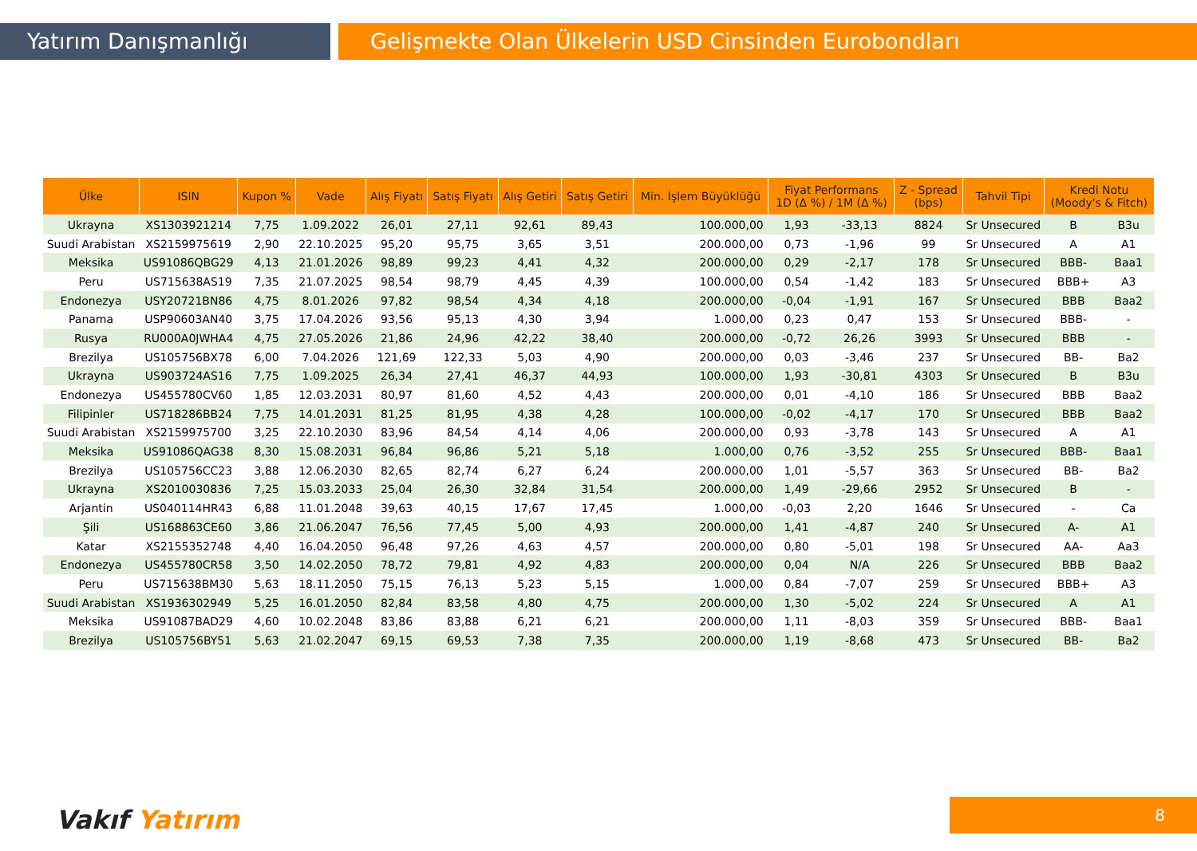Yatırım Danışmanlığı Gelişmekte Olan Ülkelerin USD Cinsinden Eurobondları
| Ülke | ISIN | Kupon % | Vade | Alış Fiyatı | Satış Fiyatı | Alış Getiri | Satış Getiri | Min. İşlem Büyüklüğü | Fiyat Performans 1D (Δ %) / 1M (Δ %) | | Z - Spread (bps) | Tahvil Tipi | Kredi Notu (Moody's & Fitch) | |
| --- | --- | --- | --- | --- | --- | --- | --- | --- | --- | --- | --- | --- | --- | --- |
| Ukrayna | XS1303921214 | 7,75 | 1.09.2022 | 26,01 | 27,11 | 92,61 | 89,43 | 100.000,00 | 1,93 | -33,13 | 8824 | Sr Unsecured | B | B3u |
| Suudi Arabistan | XS2159975619 | 2,90 | 22.10.2025 | 95,20 | 95,75 | 3,65 | 3,51 | 200.000,00 | 0,73 | -1,96 | 99 | Sr Unsecured | A | A1 |
| Meksika | US91086QBG29 | 4,13 | 21.01.2026 | 98,89 | 99,23 | 4,41 | 4,32 | 200.000,00 | 0,29 | -2,17 | 178 | Sr Unsecured | BBB- | Baa1 |
| Peru | US715638AS19 | 7,35 | 21.07.2025 | 98,54 | 98,79 | 4,45 | 4,39 | 100.000,00 | 0,54 | -1,42 | 183 | Sr Unsecured | BBB+ | A3 |
| Endonezya | USY20721BN86 | 4,75 | 8.01.2026 | 97,82 | 98,54 | 4,34 | 4,18 | 200.000,00 | -0,04 | -1,91 | 167 | Sr Unsecured | BBB | Baa2 |
| Panama | USP90603AN40 | 3,75 | 17.04.2026 | 93,56 | 95,13 | 4,30 | 3,94 | 1.000,00 | 0,23 | 0,47 | 153 | Sr Unsecured | BBB- | - |
| Rusya | RU000A0JWHA4 | 4,75 | 27.05.2026 | 21,86 | 24,96 | 42,22 | 38,40 | 200.000,00 | -0,72 | 26,26 | 3993 | Sr Unsecured | BBB | - |
| Brezilya | US105756BX78 | 6,00 | 7.04.2026 | 121,69 | 122,33 | 5,03 | 4,90 | 200.000,00 | 0,03 | -3,46 | 237 | Sr Unsecured | BB- | Ba2 |
| Ukrayna | US903724AS16 | 7,75 | 1.09.2025 | 26,34 | 27,41 | 46,37 | 44,93 | 100.000,00 | 1,93 | -30,81 | 4303 | Sr Unsecured | B | B3u |
| Endonezya | US455780CV60 | 1,85 | 12.03.2031 | 80,97 | 81,60 | 4,52 | 4,43 | 200.000,00 | 0,01 | -4,10 | 186 | Sr Unsecured | BBB | Baa2 |
| Filipinler | US718286BB24 | 7,75 | 14.01.2031 | 81,25 | 81,95 | 4,38 | 4,28 | 100.000,00 | -0,02 | -4,17 | 170 | Sr Unsecured | BBB | Baa2 |
| Suudi Arabistan | XS2159975700 | 3,25 | 22.10.2030 | 83,96 | 84,54 | 4,14 | 4,06 | 200.000,00 | 0,93 | -3,78 | 143 | Sr Unsecured | A | A1 |
| Meksika | US91086QAG38 | 8,30 | 15.08.2031 | 96,84 | 96,86 | 5,21 | 5,18 | 1.000,00 | 0,76 | -3,52 | 255 | Sr Unsecured | BBB- | Baa1 |
| Brezilya | US105756CC23 | 3,88 | 12.06.2030 | 82,65 | 82,74 | 6,27 | 6,24 | 200.000,00 | 1,01 | -5,57 | 363 | Sr Unsecured | BB- | Ba2 |
| Ukrayna | XS2010030836 | 7,25 | 15.03.2033 | 25,04 | 26,30 | 32,84 | 31,54 | 200.000,00 | 1,49 | -29,66 | 2952 | Sr Unsecured | B | - |
| Arjantin | US040114HR43 | 6,88 | 11.01.2048 | 39,63 | 40,15 | 17,67 | 17,45 | 1.000,00 | -0,03 | 2,20 | 1646 | Sr Unsecured | - | Ca |
| Şili | US168863CE60 | 3,86 | 21.06.2047 | 76,56 | 77,45 | 5,00 | 4,93 | 200.000,00 | 1,41 | -4,87 | 240 | Sr Unsecured | A- | A1 |
| Katar | XS2155352748 | 4,40 | 16.04.2050 | 96,48 | 97,26 | 4,63 | 4,57 | 200.000,00 | 0,80 | -5,01 | 198 | Sr Unsecured | AA- | Aa3 |
| Endonezya | US455780CR58 | 3,50 | 14.02.2050 | 78,72 | 79,81 | 4,92 | 4,83 | 200.000,00 | 0,04 | N/A | 226 | Sr Unsecured | BBB | Baa2 |
| Peru | US715638BM30 | 5,63 | 18.11.2050 | 75,15 | 76,13 | 5,23 | 5,15 | 1.000,00 | 0,84 | -7,07 | 259 | Sr Unsecured | BBB+ | A3 |
| Suudi Arabistan | XS1936302949 | 5,25 | 16.01.2050 | 82,84 | 83,58 | 4,80 | 4,75 | 200.000,00 | 1,30 | -5,02 | 224 | Sr Unsecured | A | A1 |
| Meksika | US91087BAD29 | 4,60 | 10.02.2048 | 83,86 | 83,88 | 6,21 | 6,21 | 200.000,00 | 1,11 | -8,03 | 359 | Sr Unsecured | BBB- | Baa1 |
| Brezilya | US105756BY51 | 5,63 | 21.02.2047 | 69,15 | 69,53 | 7,38 | 7,35 | 200.000,00 | 1,19 | -8,68 | 473 | Sr Unsecured | BB- | Ba2 |
Vakıf Yatırım 8